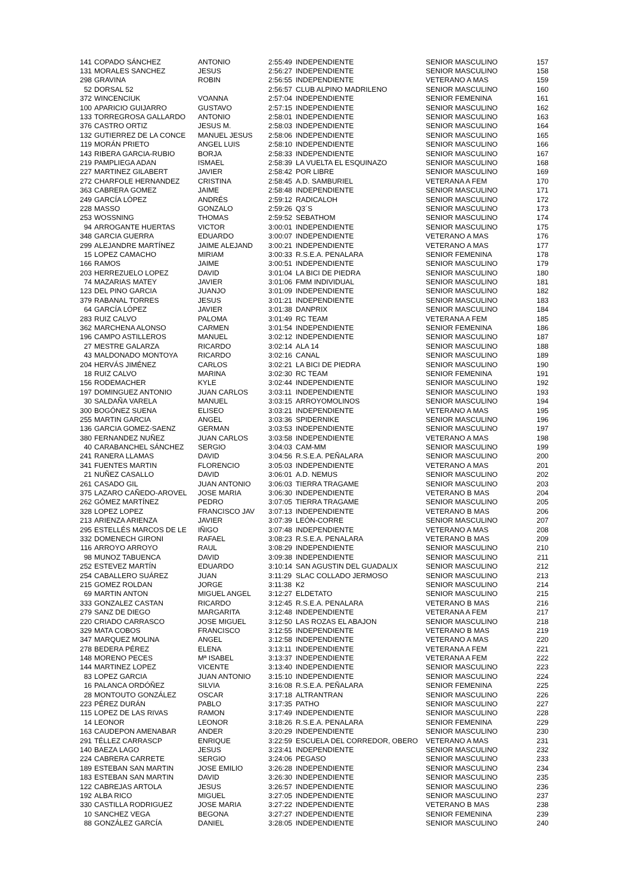| 141 | COPADO SÁNCHEZ | ANTONIO | 2:55:49 | INDEPENDIENTE | SENIOR MASCULINO | 157 |
| 131 | MORALES SANCHEZ | JESUS | 2:56:27 | INDEPENDIENTE | SENIOR MASCULINO | 158 |
| 298 | GRAVINA | ROBIN | 2:56:55 | INDEPENDIENTE | VETERANO A MAS | 159 |
| 52 | DORSAL 52 | | 2:56:57 | CLUB ALPINO MADRILENO | SENIOR MASCULINO | 160 |
| 372 | WINCENCIUK | VOANNA | 2:57:04 | INDEPENDIENTE | SENIOR FEMENINA | 161 |
| 100 | APARICIO GUIJARRO | GUSTAVO | 2:57:15 | INDEPENDIENTE | SENIOR MASCULINO | 162 |
| 133 | TORREGROSA GALLARDO | ANTONIO | 2:58:01 | INDEPENDIENTE | SENIOR MASCULINO | 163 |
| 376 | CASTRO ORTIZ | JESUS M. | 2:58:03 | INDEPENDIENTE | SENIOR MASCULINO | 164 |
| 132 | GUTIERREZ DE LA CONCE | MANUEL JESUS | 2:58:06 | INDEPENDIENTE | SENIOR MASCULINO | 165 |
| 119 | MORÁN PRIETO | ANGEL LUIS | 2:58:10 | INDEPENDIENTE | SENIOR MASCULINO | 166 |
| 143 | RIBERA GARCIA-RUBIO | BORJA | 2:58:33 | INDEPENDIENTE | SENIOR MASCULINO | 167 |
| 219 | PAMPLIEGA ADAN | ISMAEL | 2:58:39 | LA VUELTA EL ESQUINAZO | SENIOR MASCULINO | 168 |
| 227 | MARTINEZ GILABERT | JAVIER | 2:58:42 | POR LIBRE | SENIOR MASCULINO | 169 |
| 272 | CHARFOLE HERNANDEZ | CRISTINA | 2:58:45 | A.D. SAMBURIEL | VETERANA A FEM | 170 |
| 363 | CABRERA GOMEZ | JAIME | 2:58:48 | INDEPENDIENTE | SENIOR MASCULINO | 171 |
| 249 | GARCÍA LÓPEZ | ANDRÉS | 2:59:12 | RADICALOH | SENIOR MASCULINO | 172 |
| 228 | MASSO | GONZALO | 2:59:26 | Q3´S | SENIOR MASCULINO | 173 |
| 253 | WOSSNING | THOMAS | 2:59:52 | SEBATHOM | SENIOR MASCULINO | 174 |
| 94 | ARROGANTE HUERTAS | VICTOR | 3:00:01 | INDEPENDIENTE | SENIOR MASCULINO | 175 |
| 348 | GARCIA GUERRA | EDUARDO | 3:00:07 | INDEPENDIENTE | VETERANO A MAS | 176 |
| 299 | ALEJANDRE MARTÍNEZ | JAIME ALEJAND | 3:00:21 | INDEPENDIENTE | VETERANO A MAS | 177 |
| 15 | LOPEZ CAMACHO | MIRIAM | 3:00:33 | R.S.E.A. PENALARA | SENIOR FEMENINA | 178 |
| 166 | RAMOS | JAIME | 3:00:51 | INDEPENDIENTE | SENIOR MASCULINO | 179 |
| 203 | HERREZUELO LOPEZ | DAVID | 3:01:04 | LA BICI DE PIEDRA | SENIOR MASCULINO | 180 |
| 74 | MAZARIAS MATEY | JAVIER | 3:01:06 | FMM INDIVIDUAL | SENIOR MASCULINO | 181 |
| 123 | DEL PINO GARCIA | JUANJO | 3:01:09 | INDEPENDIENTE | SENIOR MASCULINO | 182 |
| 379 | RABANAL TORRES | JESUS | 3:01:21 | INDEPENDIENTE | SENIOR MASCULINO | 183 |
| 64 | GARCÍA LÓPEZ | JAVIER | 3:01:38 | DANPRIX | SENIOR MASCULINO | 184 |
| 283 | RUIZ CALVO | PALOMA | 3:01:49 | RC TEAM | VETERANA A FEM | 185 |
| 362 | MARCHENA ALONSO | CARMEN | 3:01:54 | INDEPENDIENTE | SENIOR FEMENINA | 186 |
| 196 | CAMPO ASTILLEROS | MANUEL | 3:02:12 | INDEPENDIENTE | SENIOR MASCULINO | 187 |
| 27 | MESTRE GALARZA | RICARDO | 3:02:14 | ALA 14 | SENIOR MASCULINO | 188 |
| 43 | MALDONADO MONTOYA | RICARDO | 3:02:16 | CANAL | SENIOR MASCULINO | 189 |
| 204 | HERVÁS JIMÉNEZ | CARLOS | 3:02:21 | LA BICI DE PIEDRA | SENIOR MASCULINO | 190 |
| 18 | RUIZ CALVO | MARINA | 3:02:30 | RC TEAM | SENIOR FEMENINA | 191 |
| 156 | RODEMACHER | KYLE | 3:02:44 | INDEPENDIENTE | SENIOR MASCULINO | 192 |
| 197 | DOMINGUEZ ANTONIO | JUAN CARLOS | 3:03:11 | INDEPENDIENTE | SENIOR MASCULINO | 193 |
| 30 | SALDAÑA VARELA | MANUEL | 3:03:15 | ARROYOMOLINOS | SENIOR MASCULINO | 194 |
| 300 | BOGÓNEZ SUENA | ELISEO | 3:03:21 | INDEPENDIENTE | VETERANO A MAS | 195 |
| 255 | MARTIN GARCIA | ANGEL | 3:03:36 | SPIDERNIKE | SENIOR MASCULINO | 196 |
| 136 | GARCIA GOMEZ-SAENZ | GERMAN | 3:03:53 | INDEPENDIENTE | SENIOR MASCULINO | 197 |
| 380 | FERNANDEZ NUÑEZ | JUAN CARLOS | 3:03:58 | INDEPENDIENTE | VETERANO A MAS | 198 |
| 40 | CARABANCHEL SÁNCHEZ | SERGIO | 3:04:03 | CAM-MM | SENIOR MASCULINO | 199 |
| 241 | RANERA LLAMAS | DAVID | 3:04:56 | R.S.E.A. PEÑALARA | SENIOR MASCULINO | 200 |
| 341 | FUENTES MARTIN | FLORENCIO | 3:05:03 | INDEPENDIENTE | VETERANO A MAS | 201 |
| 21 | NUÑEZ CASALLO | DAVID | 3:06:01 | A.D. NEMUS | SENIOR MASCULINO | 202 |
| 261 | CASADO GIL | JUAN ANTONIO | 3:06:03 | TIERRA TRAGAME | SENIOR MASCULINO | 203 |
| 375 | LAZARO CAÑEDO-AROVEL | JOSE MARIA | 3:06:30 | INDEPENDIENTE | VETERANO B MAS | 204 |
| 262 | GÓMEZ MARTÍNEZ | PEDRO | 3:07:05 | TIERRA TRAGAME | SENIOR MASCULINO | 205 |
| 328 | LOPEZ LOPEZ | FRANCISCO JAV | 3:07:13 | INDEPENDIENTE | VETERANO B MAS | 206 |
| 213 | ARIENZA ARIENZA | JAVIER | 3:07:39 | LEÓN-CORRE | SENIOR MASCULINO | 207 |
| 295 | ESTELLÉS MARCOS DE LE | IÑIGO | 3:07:48 | INDEPENDIENTE | VETERANO A MAS | 208 |
| 332 | DOMENECH GIRONI | RAFAEL | 3:08:23 | R.S.E.A. PENALARA | VETERANO B MAS | 209 |
| 116 | ARROYO ARROYO | RAUL | 3:08:29 | INDEPENDIENTE | SENIOR MASCULINO | 210 |
| 98 | MUNOZ TABUENCA | DAVID | 3:09:38 | INDEPENDIENTE | SENIOR MASCULINO | 211 |
| 252 | ESTEVEZ MARTÍN | EDUARDO | 3:10:14 | SAN AGUSTIN DEL GUADALIX | SENIOR MASCULINO | 212 |
| 254 | CABALLERO SUÁREZ | JUAN | 3:11:29 | SLAC COLLADO JERMOSO | SENIOR MASCULINO | 213 |
| 215 | GOMEZ ROLDAN | JORGE | 3:11:38 | K2 | SENIOR MASCULINO | 214 |
| 69 | MARTIN ANTON | MIGUEL ANGEL | 3:12:27 | ELDETATO | SENIOR MASCULINO | 215 |
| 333 | GONZALEZ CASTAN | RICARDO | 3:12:45 | R.S.E.A. PENALARA | VETERANO B MAS | 216 |
| 279 | SANZ DE DIEGO | MARGARITA | 3:12:48 | INDEPENDIENTE | VETERANA A FEM | 217 |
| 220 | CRIADO CARRASCO | JOSE MIGUEL | 3:12:50 | LAS ROZAS EL ABAJON | SENIOR MASCULINO | 218 |
| 329 | MATA COBOS | FRANCISCO | 3:12:55 | INDEPENDIENTE | VETERANO B MAS | 219 |
| 347 | MARQUEZ MOLINA | ANGEL | 3:12:58 | INDEPENDIENTE | VETERANO A MAS | 220 |
| 278 | BEDERA PÉREZ | ELENA | 3:13:11 | INDEPENDIENTE | VETERANA A FEM | 221 |
| 148 | MORENO PECES | Mª ISABEL | 3:13:37 | INDEPENDIENTE | VETERANA A FEM | 222 |
| 144 | MARTINEZ LOPEZ | VICENTE | 3:13:40 | INDEPENDIENTE | SENIOR MASCULINO | 223 |
| 83 | LOPEZ GARCIA | JUAN ANTONIO | 3:15:10 | INDEPENDIENTE | SENIOR MASCULINO | 224 |
| 16 | PALANCA ORDÓÑEZ | SILVIA | 3:16:08 | R.S.E.A. PEÑALARA | SENIOR FEMENINA | 225 |
| 28 | MONTOUTO GONZÁLEZ | OSCAR | 3:17:18 | ALTRANTRAN | SENIOR MASCULINO | 226 |
| 223 | PÉREZ DURÁN | PABLO | 3:17:35 | PATHO | SENIOR MASCULINO | 227 |
| 115 | LOPEZ DE LAS RIVAS | RAMON | 3:17:49 | INDEPENDIENTE | SENIOR MASCULINO | 228 |
| 14 | LEONOR | LEONOR | 3:18:26 | R.S.E.A. PENALARA | SENIOR FEMENINA | 229 |
| 163 | CAUDEPON AMENABAR | ANDER | 3:20:29 | INDEPENDIENTE | SENIOR MASCULINO | 230 |
| 291 | TÉLLEZ CARRASCP | ENRIQUE | 3:22:59 | ESCUELA DEL CORREDOR, OBERO | VETERANO A MAS | 231 |
| 140 | BAEZA LAGO | JESUS | 3:23:41 | INDEPENDIENTE | SENIOR MASCULINO | 232 |
| 224 | CABRERA CARRETE | SERGIO | 3:24:06 | PEGASO | SENIOR MASCULINO | 233 |
| 189 | ESTEBAN SAN MARTIN | JOSE EMILIO | 3:26:28 | INDEPENDIENTE | SENIOR MASCULINO | 234 |
| 183 | ESTEBAN SAN MARTIN | DAVID | 3:26:30 | INDEPENDIENTE | SENIOR MASCULINO | 235 |
| 122 | CABREJAS ARTOLA | JESUS | 3:26:57 | INDEPENDIENTE | SENIOR MASCULINO | 236 |
| 192 | ALBA RICO | MIGUEL | 3:27:05 | INDEPENDIENTE | SENIOR MASCULINO | 237 |
| 330 | CASTILLA RODRIGUEZ | JOSE MARIA | 3:27:22 | INDEPENDIENTE | VETERANO B MAS | 238 |
| 10 | SANCHEZ VEGA | BEGONA | 3:27:27 | INDEPENDIENTE | SENIOR FEMENINA | 239 |
| 88 | GONZÁLEZ GARCÍA | DANIEL | 3:28:05 | INDEPENDIENTE | SENIOR MASCULINO | 240 |